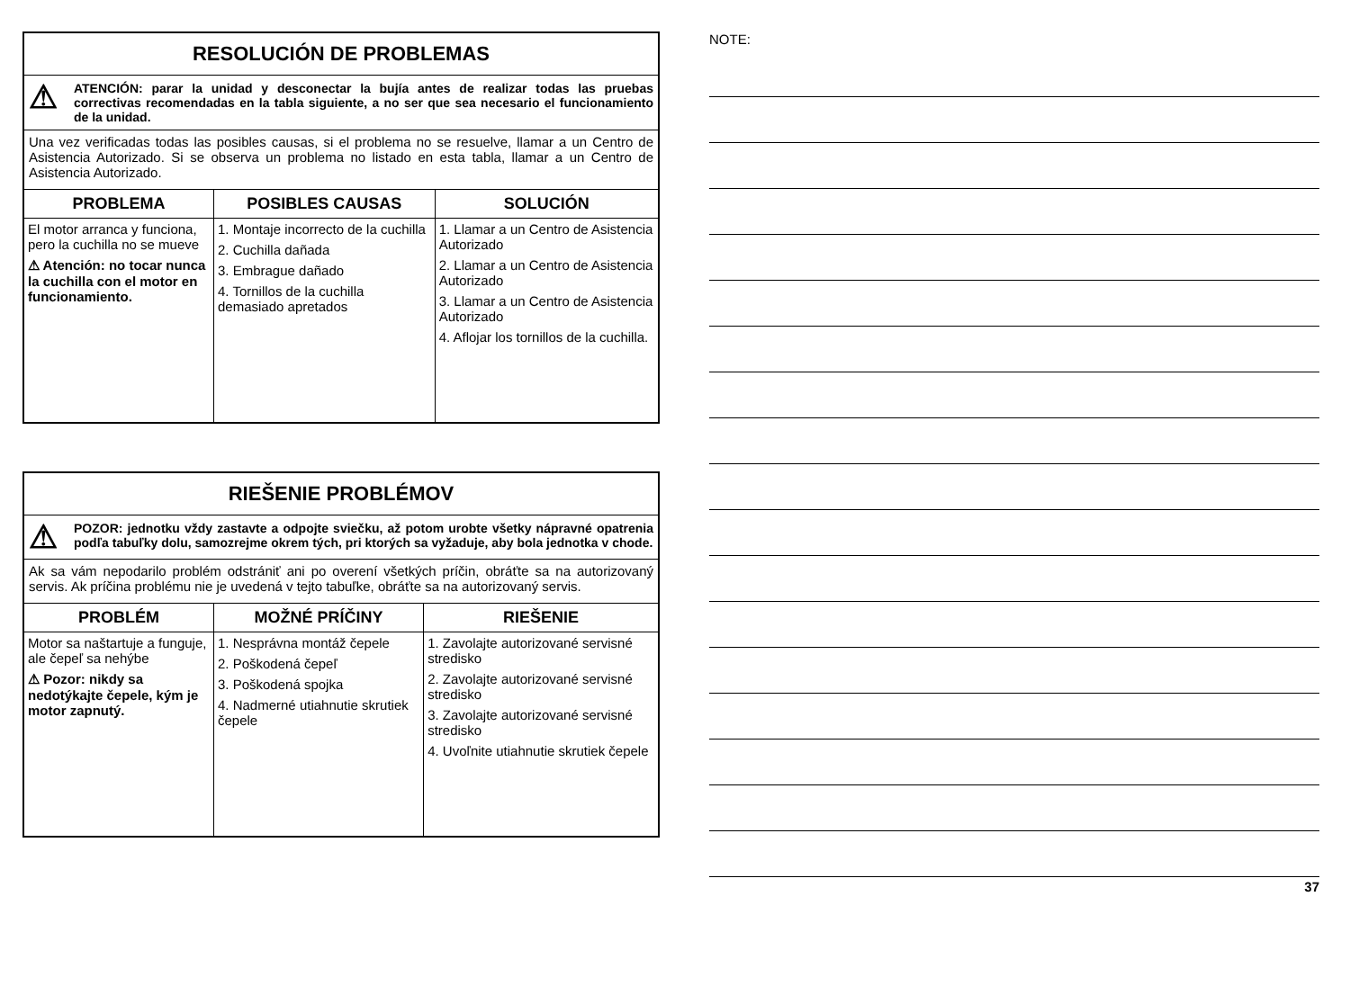RESOLUCIÓN DE PROBLEMAS
⚠
ATENCIÓN: parar la unidad y desconectar la bujía antes de realizar todas las pruebas correctivas recomendadas en la tabla siguiente, a no ser que sea necesario el funcionamiento de la unidad.
Una vez verificadas todas las posibles causas, si el problema no se resuelve, llamar a un Centro de Asistencia Autorizado. Si se observa un problema no listado en esta tabla, llamar a un Centro de Asistencia Autorizado.
| PROBLEMA | POSIBLES CAUSAS | SOLUCIÓN |
| --- | --- | --- |
| El motor arranca y funciona, pero la cuchilla no se mueve ⚠ Atención: no tocar nunca la cuchilla con el motor en funcionamiento. | 1. Montaje incorrecto de la cuchilla 2. Cuchilla dañada 3. Embrague dañado 4. Tornillos de la cuchilla demasiado apretados | 1. Llamar a un Centro de Asistencia Autorizado 2. Llamar a un Centro de Asistencia Autorizado 3. Llamar a un Centro de Asistencia Autorizado 4. Aflojar los tornillos de la cuchilla. |
RIEŠENIE PROBLÉMOV
⚠
POZOR: jednotku vždy zastavte a odpojte sviečku, až potom urobte všetky nápravné opatrenia podľa tabuľky dolu, samozrejme okrem tých, pri ktorých sa vyžaduje, aby bola jednotka v chode.
Ak sa vám nepodarilo problém odstrániť ani po overení všetkých príčin, obráťte sa na autorizovaný servis. Ak príčina problému nie je uvedená v tejto tabuľke, obráťte sa na autorizovaný servis.
| PROBLÉM | MOŽNÉ PRÍČINY | RIEŠENIE |
| --- | --- | --- |
| Motor sa naštartuje a funguje, ale čepeľ sa nehýbe ⚠ Pozor: nikdy sa nedotýkajte čepele, kým je motor zapnutý. | 1. Nesprávna montáž čepele 2. Poškodená čepeľ 3. Poškodená spojka 4. Nadmerné utiahnutie skrutiek čepele | 1. Zavolajte autorizované servisné stredisko 2. Zavolajte autorizované servisné stredisko 3. Zavolajte autorizované servisné stredisko 4. Uvoľnite utiahnutie skrutiek čepele |
NOTE:
37